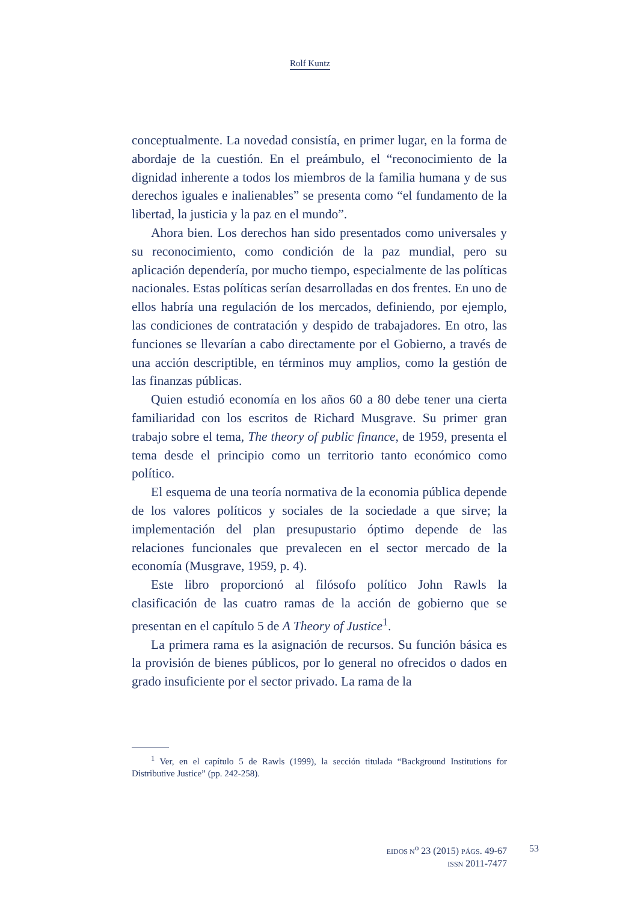Rolf Kuntz
conceptualmente. La novedad consistía, en primer lugar, en la forma de abordaje de la cuestión. En el preámbulo, el “reconocimiento de la dignidad inherente a todos los miembros de la familia humana y de sus derechos iguales e inalienables” se presenta como “el fundamento de la libertad, la justicia y la paz en el mundo”.
Ahora bien. Los derechos han sido presentados como universales y su reconocimiento, como condición de la paz mundial, pero su aplicación dependería, por mucho tiempo, especialmente de las políticas nacionales. Estas políticas serían desarrolladas en dos frentes. En uno de ellos habría una regulación de los mercados, definiendo, por ejemplo, las condiciones de contratación y despido de trabajadores. En otro, las funciones se llevarían a cabo directamente por el Gobierno, a través de una acción descriptible, en términos muy amplios, como la gestión de las finanzas públicas.
Quien estudió economía en los años 60 a 80 debe tener una cierta familiaridad con los escritos de Richard Musgrave. Su primer gran trabajo sobre el tema, The theory of public finance, de 1959, presenta el tema desde el principio como un territorio tanto económico como político.
El esquema de una teoría normativa de la economia pública depende de los valores políticos y sociales de la sociedade a que sirve; la implementación del plan presupustario óptimo depende de las relaciones funcionales que prevalecen en el sector mercado de la economía (Musgrave, 1959, p. 4).
Este libro proporcionó al filósofo político John Rawls la clasificación de las cuatro ramas de la acción de gobierno que se presentan en el capítulo 5 de A Theory of Justice<sup>1</sup>.
La primera rama es la asignación de recursos. Su función básica es la provisión de bienes públicos, por lo general no ofrecidos o dados en grado insuficiente por el sector privado. La rama de la
<sup>1</sup> Ver, en el capítulo 5 de Rawls (1999), la sección titulada “Background Institutions for Distributive Justice” (pp. 242-258).
EIDOS N<sup>o</sup> 23 (2015) PÁGS. 49-67
ISSN 2011-7477
53